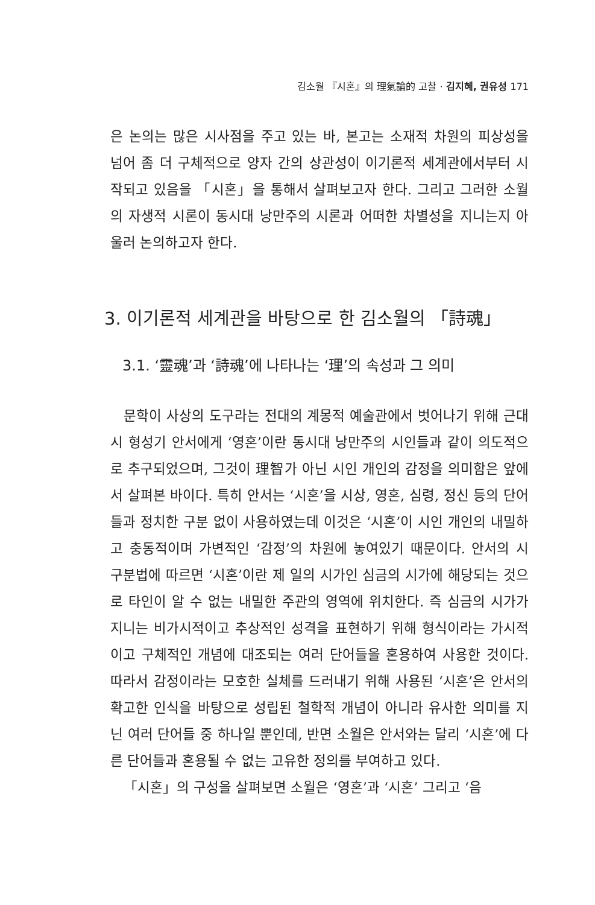김소월 『시혼』의 理氣論的 고찰 · 김지혜, 권유성 171
은 논의는 많은 시사점을 주고 있는 바, 본고는 소재적 차원의 피상성을 넘어 좀 더 구체적으로 양자 간의 상관성이 이기론적 세계관에서부터 시작되고 있음을 「시혼」을 통해서 살펴보고자 한다. 그리고 그러한 소월의 자생적 시론이 동시대 낭만주의 시론과 어떠한 차별성을 지니는지 아울러 논의하고자 한다.
3. 이기론적 세계관을 바탕으로 한 김소월의 「詩魂」
3.1. ‘靈魂’과 ‘詩魂’에 나타나는 ‘理’의 속성과 그 의미
문학이 사상의 도구라는 전대의 계몽적 예술관에서 벗어나기 위해 근대시 형성기 안서에게 ‘영혼’이란 동시대 낭만주의 시인들과 같이 의도적으로 추구되었으며, 그것이 理智가 아닌 시인 개인의 감정을 의미함은 앞에서 살펴본 바이다. 특히 안서는 ‘시혼’을 시상, 영혼, 심령, 정신 등의 단어들과 정치한 구분 없이 사용하였는데 이것은 ‘시혼’이 시인 개인의 내밀하고 충동적이며 가변적인 ‘감정’의 차원에 놓여있기 때문이다. 안서의 시 구분법에 따르면 ‘시혼’이란 제 일의 시가인 심금의 시가에 해당되는 것으로 타인이 알 수 없는 내밀한 주관의 영역에 위치한다. 즉 심금의 시가가 지니는 비가시적이고 추상적인 성격을 표현하기 위해 형식이라는 가시적이고 구체적인 개념에 대조되는 여러 단어들을 혼용하여 사용한 것이다. 따라서 감정이라는 모호한 실체를 드러내기 위해 사용된 ‘시혼’은 안서의 확고한 인식을 바탕으로 성립된 철학적 개념이 아니라 유사한 의미를 지닌 여러 단어들 중 하나일 뿐인데, 반면 소월은 안서와는 달리 ‘시혼’에 다른 단어들과 혼용될 수 없는 고유한 정의를 부여하고 있다.
「시혼」의 구성을 살펴보면 소월은 ‘영혼’과 ‘시혼’ 그리고 ‘음